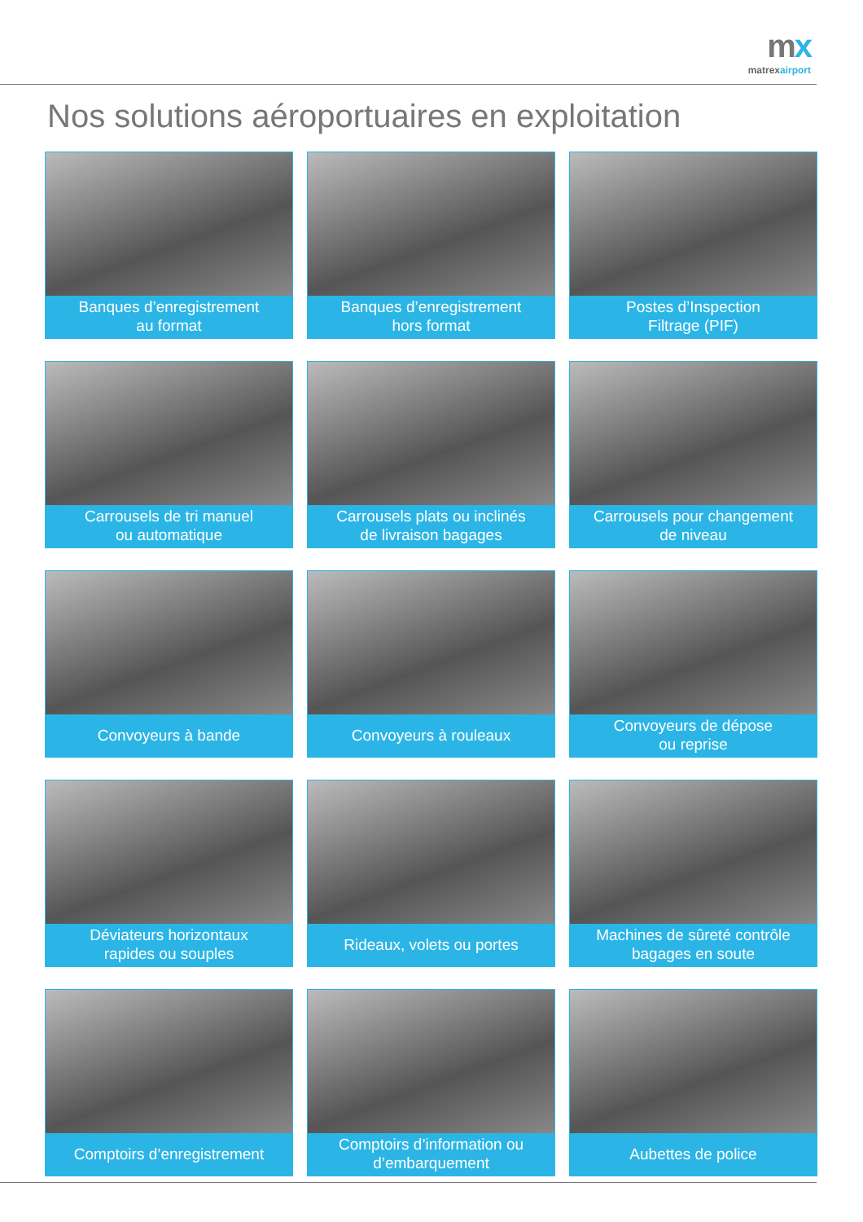mx
matrexairport
Nos solutions aéroportuaires en exploitation
Banques d’enregistrement
au format
Banques d’enregistrement
hors format
Postes d’Inspection
Filtrage (PIF)
Carrousels de tri manuel
ou automatique
Carrousels plats ou inclinés
de livraison bagages
Carrousels pour changement
de niveau
Convoyeurs à bande
Convoyeurs à rouleaux
Convoyeurs de dépose
ou reprise
Déviateurs horizontaux
rapides ou souples
Rideaux, volets ou portes
Machines de sûreté contrôle
bagages en soute
Comptoirs d’enregistrement
Comptoirs d’information ou
d’embarquement
Aubettes de police